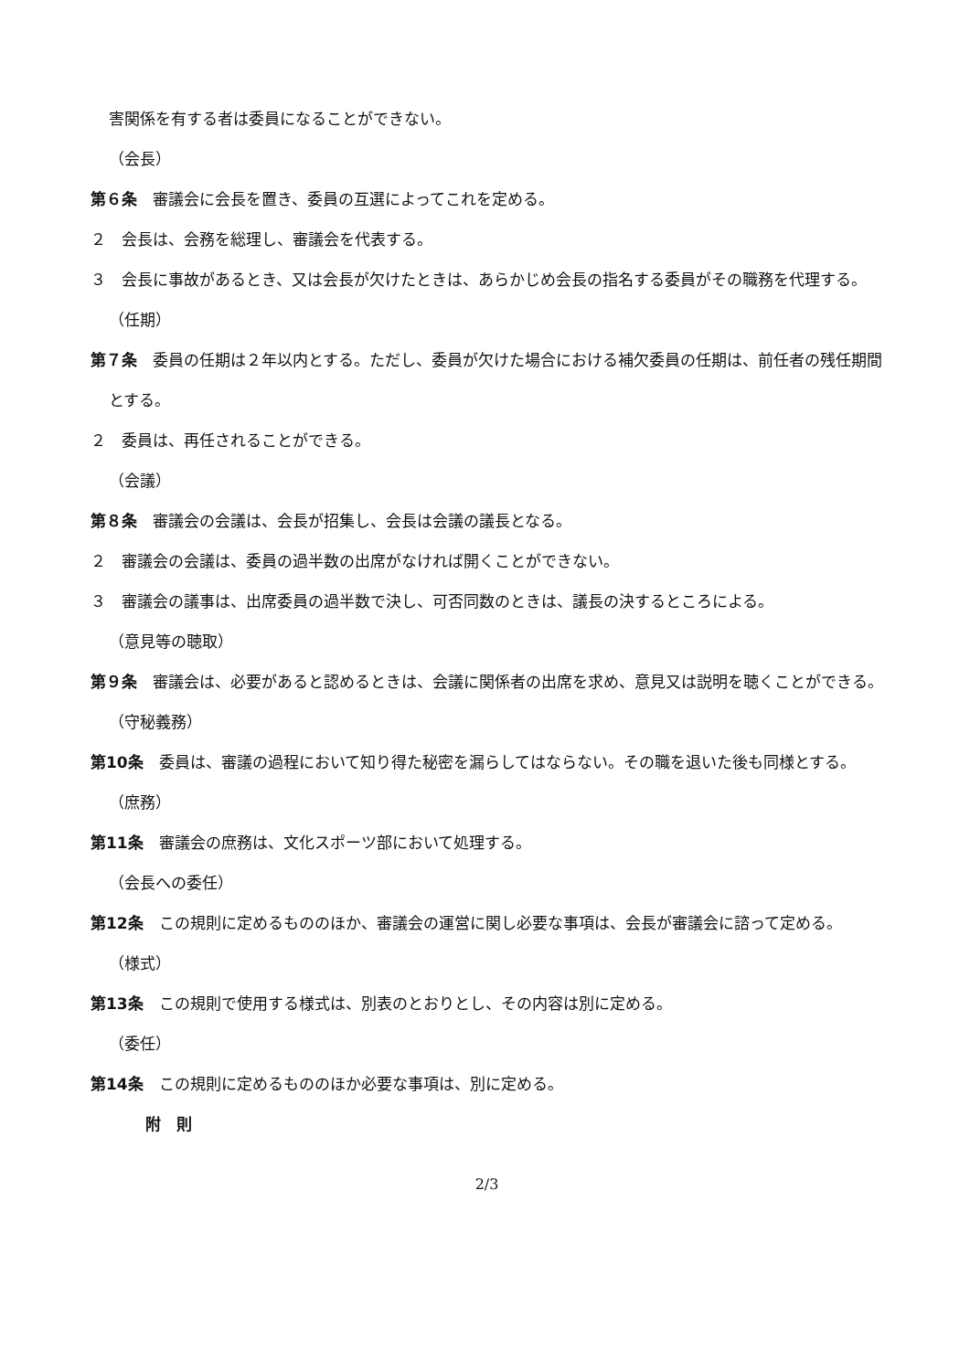害関係を有する者は委員になることができない。
（会長）
第６条　審議会に会長を置き、委員の互選によってこれを定める。
２　会長は、会務を総理し、審議会を代表する。
３　会長に事故があるとき、又は会長が欠けたときは、あらかじめ会長の指名する委員がその職務を代理する。
（任期）
第７条　委員の任期は２年以内とする。ただし、委員が欠けた場合における補欠委員の任期は、前任者の残任期間とする。
２　委員は、再任されることができる。
（会議）
第８条　審議会の会議は、会長が招集し、会長は会議の議長となる。
２　審議会の会議は、委員の過半数の出席がなければ開くことができない。
３　審議会の議事は、出席委員の過半数で決し、可否同数のときは、議長の決するところによる。
（意見等の聴取）
第９条　審議会は、必要があると認めるときは、会議に関係者の出席を求め、意見又は説明を聴くことができる。
（守秘義務）
第10条　委員は、審議の過程において知り得た秘密を漏らしてはならない。その職を退いた後も同様とする。
（庶務）
第11条　審議会の庶務は、文化スポーツ部において処理する。
（会長への委任）
第12条　この規則に定めるもののほか、審議会の運営に関し必要な事項は、会長が審議会に諮って定める。
（様式）
第13条　この規則で使用する様式は、別表のとおりとし、その内容は別に定める。
（委任）
第14条　この規則に定めるもののほか必要な事項は、別に定める。
附　則
2/3